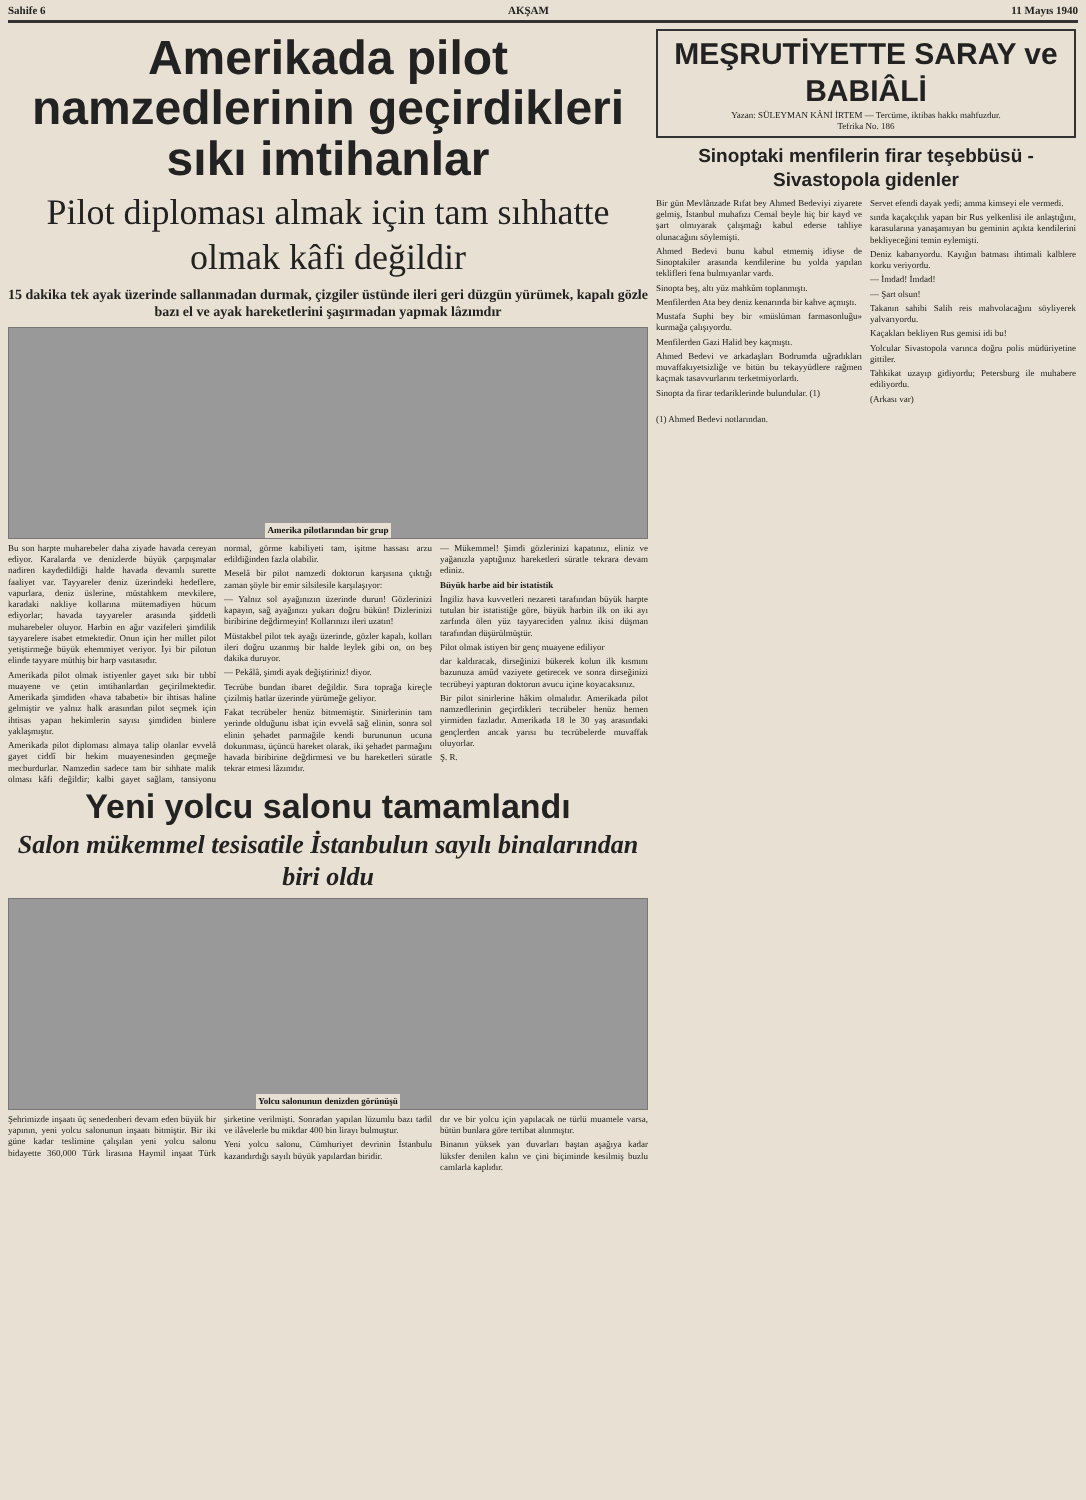Sahife 6 AKŞAM 11 Mayıs 1940
Amerikada pilot namzedlerinin geçirdikleri sıkı imtihanlar
Pilot diploması almak için tam sıhhatte olmak kâfi değildir
15 dakika tek ayak üzerinde sallanmadan durmak, çizgiler üstünde ileri geri düzgün yürümek, kapalı gözle bazı el ve ayak hareketlerini şaşırmadan yapmak lâzımdır
Amerika pilotlarından bir grup
Bu son harpte muharebeler daha ziyade havada cereyan ediyor. Karalarda ve denizlerde büyük çarpışmalar nadiren kaydedildiği halde havada devamlı surette faaliyet var. Tayyareler deniz üzerindeki hedeflere, vapurlara, deniz üslerine, müstahkem mevkilere, karadaki nakliye kollarına mütemadiyen hücum ediyorlar; havada tayyareler arasında şiddetli muharebeler oluyor. Harbin en ağır vazifeleri şimdilik tayyarelere isabet etmektedir. Onun için her millet pilot yetiştirmeğe büyük ehemmiyet veriyor. İyi bir pilotun elinde tayyare müthiş bir harp vasıtasıdır.
Amerikada pilot olmak istiyenler gayet sıkı bir tıbbî muayene ve çetin imtihanlardan geçirilmektedir. Amerikada şimdiden «hava tababeti» bir ihtisas haline gelmiştir ve yalnız halk arasından pilot seçmek için ihtisas yapan hekimlerin sayısı şimdiden binlere yaklaşmıştır.
Amerikada pilot diploması almaya talip olanlar evvelâ gayet ciddî bir hekim muayenesinden geçmeğe mecburdurlar. Namzedin sadece tam bir sıhhate malik olması kâfi değildir; kalbi gayet sağlam, tansiyonu normal, görme kabiliyeti tam, işitme hassası arzu edildiğinden fazla olabilir.
Meselâ bir pilot namzedi doktorun karşısına çıktığı zaman şöyle bir emir silsilesile karşılaşıyor:
— Yalnız sol ayağınızın üzerinde durun! Gözlerinizi kapayın, sağ ayağınızı yukarı doğru bükün! Dizlerinizi biribirine değdirmeyin! Kollarınızı ileri uzatın!
Müstakbel pilot tek ayağı üzerinde, gözler kapalı, kolları ileri doğru uzanmış bir halde leylek gibi on, on beş dakika duruyor.
— Pekâlâ, şimdi ayak değiştiriniz! diyor.
Tecrübe bundan ibaret değildir. Sıra toprağa kireçle çizilmiş hatlar üzerinde yürümeğe geliyor.
Fakat tecrübeler henüz bitmemiştir. Sinirlerinin tam yerinde olduğunu isbat için evvelâ sağ elinin, sonra sol elinin şehadet parmağile kendi burununun ucuna dokunması, üçüncü hareket olarak, iki şehadet parmağını havada biribirine değdirmesi ve bu hareketleri süratle tekrar etmesi lâzımdır.
— Mükemmel! Şimdi gözlerinizi kapatınız, eliniz ve yağanızla yaptığınız hareketleri süratle tekrara devam ediniz.
Büyük harbe aid bir istatistik
İngiliz hava kuvvetleri nezareti tarafından büyük harpte tutulan bir istatistiğe göre, büyük harbin ilk on iki ayı zarfında ölen yüz tayyareciden yalnız ikisi düşman tarafından düşürülmüştür.
Pilot olmak istiyen bir genç muayene ediliyor
dar kaldıracak, dirseğinizi bükerek kolun ilk kısmını bazunuza amûd vaziyete getirecek ve sonra dirseğinizi tecrübeyi yaptıran doktorun avucu içine koyacaksınız.
Bir pilot sinirlerine hâkim olmalıdır. Amerikada pilot namzedlerinin geçirdikleri tecrübeler henüz hemen yirmiden fazladır. Amerikada 18 le 30 yaş arasındaki gençlerden ancak yarısı bu tecrübelerde muvaffak oluyorlar.
Ş. R.
Yeni yolcu salonu tamamlandı
Salon mükemmel tesisatile İstanbulun sayılı binalarından biri oldu
Yolcu salonunun denizden görünüşü
Şehrimizde inşaatı üç senedenberi devam eden büyük bir yapının, yeni yolcu salonunun inşaatı bitmiştir. Bir iki güne kadar teslimine çalışılan yeni yolcu salonu bidayette 360,000 Türk lirasına Haymil inşaat Türk şirketine verilmişti. Sonradan yapılan lüzumlu bazı tadil ve ilâvelerle bu mikdar 400 bin lirayı bulmuştur.
Yeni yolcu salonu, Cümhuriyet devrinin İstanbulu kazandırdığı sayılı büyük yapılardan biridir.
dır ve bir yolcu için yapılacak ne türlü muamele varsa, bütün bunlara göre tertibat alınmıştır.
Binanın yüksek yan duvarları baştan aşağıya kadar lüksfer denilen kalın ve çini biçiminde kesilmiş buzlu camlarla kaplıdır.
MEŞRUTİYETTE SARAY ve BABIÂLİ
Yazan: SÜLEYMAN KÂNİ İRTEM — Tercüme, iktibas hakkı mahfuzdur.
Tefrika No. 186
Sinoptaki menfilerin firar teşebbüsü - Sivastopola gidenler
Bir gün Mevlânzade Rıfat bey Ahmed Bedeviyi ziyarete gelmiş, İstanbul muhafızı Cemal beyle hiç bir kayd ve şart olmıyarak çalışmağı kabul ederse tahliye olunacağını söylemişti.
Ahmed Bedevi bunu kabul etmemiş idiyse de Sinoptakiler arasında kendilerine bu yolda yapılan teklifleri fena bulmıyanlar vardı.
Sinopta beş, altı yüz mahkûm toplanmıştı.
Menfilerden Ata bey deniz kenarında bir kahve açmıştı.
Mustafa Suphi bey bir «müslüman farmasonluğu» kurmağa çalışıyordu.
Menfilerden Gazi Halid bey kaçmıştı.
Ahmed Bedevi ve arkadaşları Bodrumda uğradıkları muvaffakıyetsizliğe ve bitün bu tekayyüdlere rağmen kaçmak tasavvurlarını terketmiyorlardı.
Sinopta da firar tedariklerinde bulundular. (1)
Servet efendi dayak yedi; amma kimseyi ele vermedi.
sında kaçakçılık yapan bir Rus yelkenlisi ile anlaştığını, karasularına yanaşamıyan bu geminin açıkta kendilerini bekliyeceğini temin eylemişti.
Deniz kabarıyordu. Kayığın batması ihtimali kalblere korku veriyordu.
— İmdad! İmdad!
— Şart olsun!
Takanın sahibi Salih reis mahvolacağını söyliyerek yalvarıyordu.
Kaçakları bekliyen Rus gemisi idi bu!
Yolcular Sivastopola varınca doğru polis müdüriyetine gittiler.
Tahkikat uzayıp gidiyordu; Petersburg ile muhabere ediliyordu.
(Arkası var)
(1) Ahmed Bedevi notlarından.